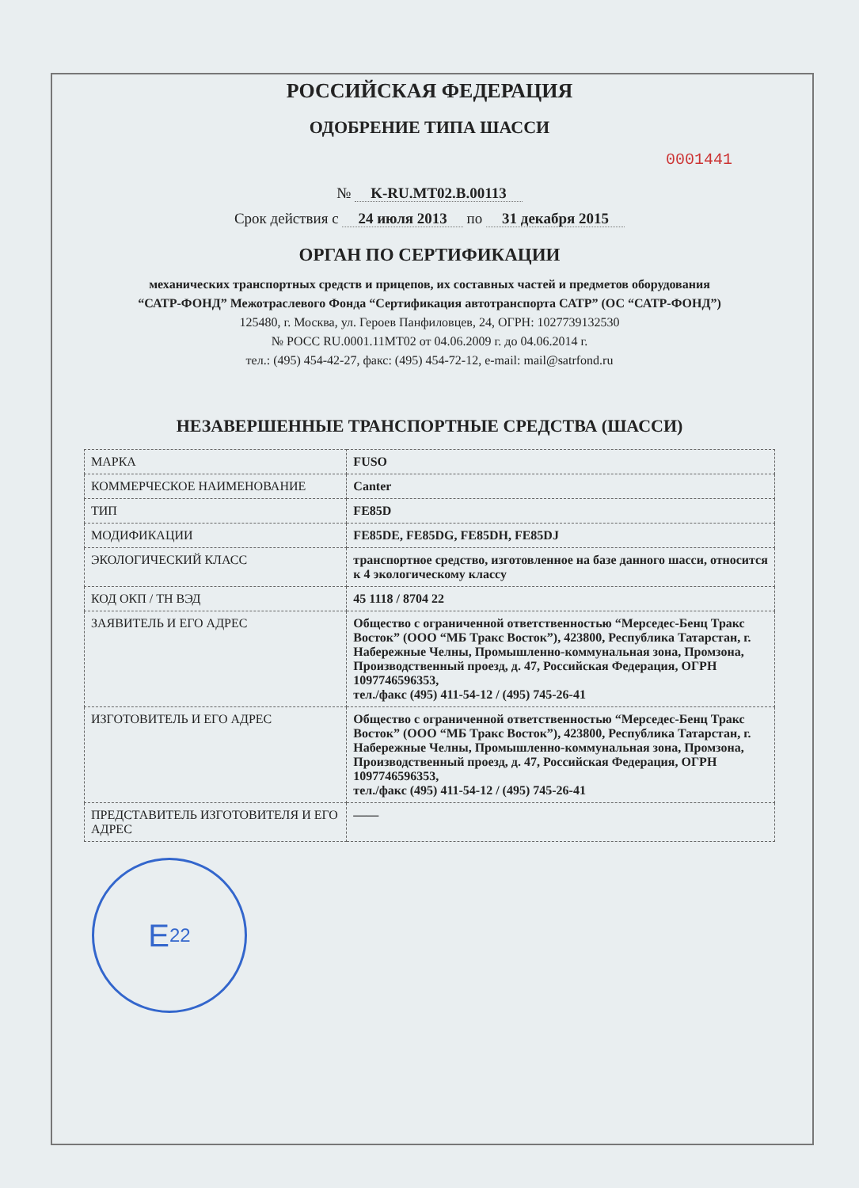РОССИЙСКАЯ ФЕДЕРАЦИЯ
ОДОБРЕНИЕ ТИПА ШАССИ
0001441
№ K-RU.MT02.B.00113
Срок действия с 24 июля 2013 по 31 декабря 2015
ОРГАН ПО СЕРТИФИКАЦИИ
механических транспортных средств и прицепов, их составных частей и предметов оборудования
“САТР-ФОНД” Межотраслевого Фонда “Сертификация автотранспорта САТР” (ОС “САТР-ФОНД”)
125480, г. Москва, ул. Героев Панфиловцев, 24, ОГРН: 1027739132530
№ РОСС RU.0001.11МТ02 от 04.06.2009 г. до 04.06.2014 г.
тел.: (495) 454-42-27, факс: (495) 454-72-12, e-mail: mail@satrfond.ru
НЕЗАВЕРШЕННЫЕ ТРАНСПОРТНЫЕ СРЕДСТВА (ШАССИ)
| МАРКА | FUSO |
| КОММЕРЧЕСКОЕ НАИМЕНОВАНИЕ | Canter |
| ТИП | FE85D |
| МОДИФИКАЦИИ | FE85DE, FE85DG, FE85DH, FE85DJ |
| ЭКОЛОГИЧЕСКИЙ КЛАСС | транспортное средство, изготовленное на базе данного шасси, относится к 4 экологическому классу |
| КОД ОКП / ТН ВЭД | 45 1118 / 8704 22 |
| ЗАЯВИТЕЛЬ И ЕГО АДРЕС | Общество с ограниченной ответственностью “Мерседес-Бенц Тракс Восток” (ООО “МБ Тракс Восток”), 423800, Республика Татарстан, г. Набережные Челны, Промышленно-коммунальная зона, Промзона, Производственный проезд, д. 47, Российская Федерация, ОГРН 1097746596353, тел./факс (495) 411-54-12 / (495) 745-26-41 |
| ИЗГОТОВИТЕЛЬ И ЕГО АДРЕС | Общество с ограниченной ответственностью “Мерседес-Бенц Тракс Восток” (ООО “МБ Тракс Восток”), 423800, Республика Татарстан, г. Набережные Челны, Промышленно-коммунальная зона, Промзона, Производственный проезд, д. 47, Российская Федерация, ОГРН 1097746596353, тел./факс (495) 411-54-12 / (495) 745-26-41 |
| ПРЕДСТАВИТЕЛЬ ИЗГОТОВИТЕЛЯ И ЕГО АДРЕС | —— |
E<sub>22</sub>